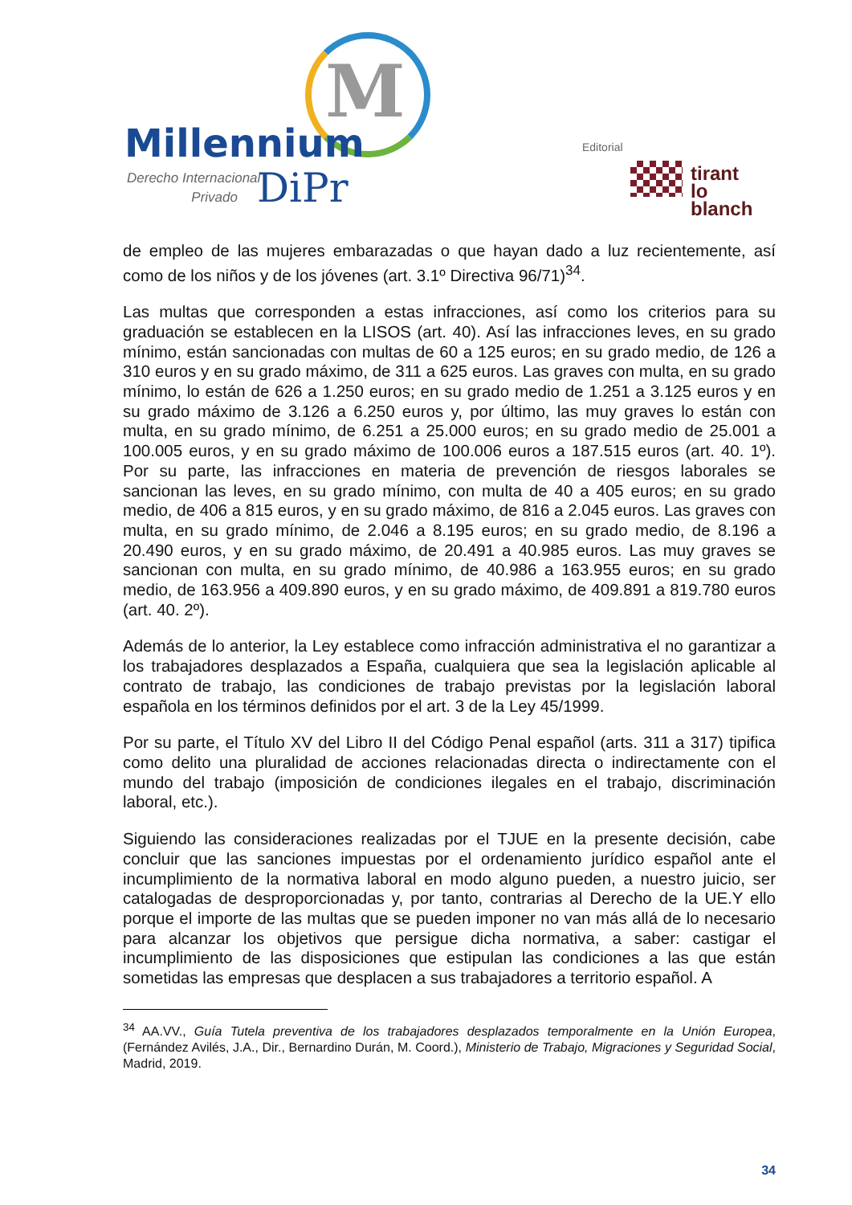M
Millennium
Derecho Internacional
Privado
DiPr
Editorial
tirant
lo blanch
de empleo de las mujeres embarazadas o que hayan dado a luz recientemente, así como de los niños y de los jóvenes (art. 3.1º Directiva 96/71)<sup>34</sup>.
Las multas que corresponden a estas infracciones, así como los criterios para su graduación se establecen en la LISOS (art. 40). Así las infracciones leves, en su grado mínimo, están sancionadas con multas de 60 a 125 euros; en su grado medio, de 126 a 310 euros y en su grado máximo, de 311 a 625 euros. Las graves con multa, en su grado mínimo, lo están de 626 a 1.250 euros; en su grado medio de 1.251 a 3.125 euros y en su grado máximo de 3.126 a 6.250 euros y, por último, las muy graves lo están con multa, en su grado mínimo, de 6.251 a 25.000 euros; en su grado medio de 25.001 a 100.005 euros, y en su grado máximo de 100.006 euros a 187.515 euros (art. 40. 1º). Por su parte, las infracciones en materia de prevención de riesgos laborales se sancionan las leves, en su grado mínimo, con multa de 40 a 405 euros; en su grado medio, de 406 a 815 euros, y en su grado máximo, de 816 a 2.045 euros. Las graves con multa, en su grado mínimo, de 2.046 a 8.195 euros; en su grado medio, de 8.196 a 20.490 euros, y en su grado máximo, de 20.491 a 40.985 euros. Las muy graves se sancionan con multa, en su grado mínimo, de 40.986 a 163.955 euros; en su grado medio, de 163.956 a 409.890 euros, y en su grado máximo, de 409.891 a 819.780 euros (art. 40. 2º).
Además de lo anterior, la Ley establece como infracción administrativa el no garantizar a los trabajadores desplazados a España, cualquiera que sea la legislación aplicable al contrato de trabajo, las condiciones de trabajo previstas por la legislación laboral española en los términos definidos por el art. 3 de la Ley 45/1999.
Por su parte, el Título XV del Libro II del Código Penal español (arts. 311 a 317) tipifica como delito una pluralidad de acciones relacionadas directa o indirectamente con el mundo del trabajo (imposición de condiciones ilegales en el trabajo, discriminación laboral, etc.).
Siguiendo las consideraciones realizadas por el TJUE en la presente decisión, cabe concluir que las sanciones impuestas por el ordenamiento jurídico español ante el incumplimiento de la normativa laboral en modo alguno pueden, a nuestro juicio, ser catalogadas de desproporcionadas y, por tanto, contrarias al Derecho de la UE.Y ello porque el importe de las multas que se pueden imponer no van más allá de lo necesario para alcanzar los objetivos que persigue dicha normativa, a saber: castigar el incumplimiento de las disposiciones que estipulan las condiciones a las que están sometidas las empresas que desplacen a sus trabajadores a territorio español. A
<sup>34</sup> AA.VV., Guía Tutela preventiva de los trabajadores desplazados temporalmente en la Unión Europea, (Fernández Avilés, J.A., Dir., Bernardino Durán, M. Coord.), Ministerio de Trabajo, Migraciones y Seguridad Social, Madrid, 2019.
34